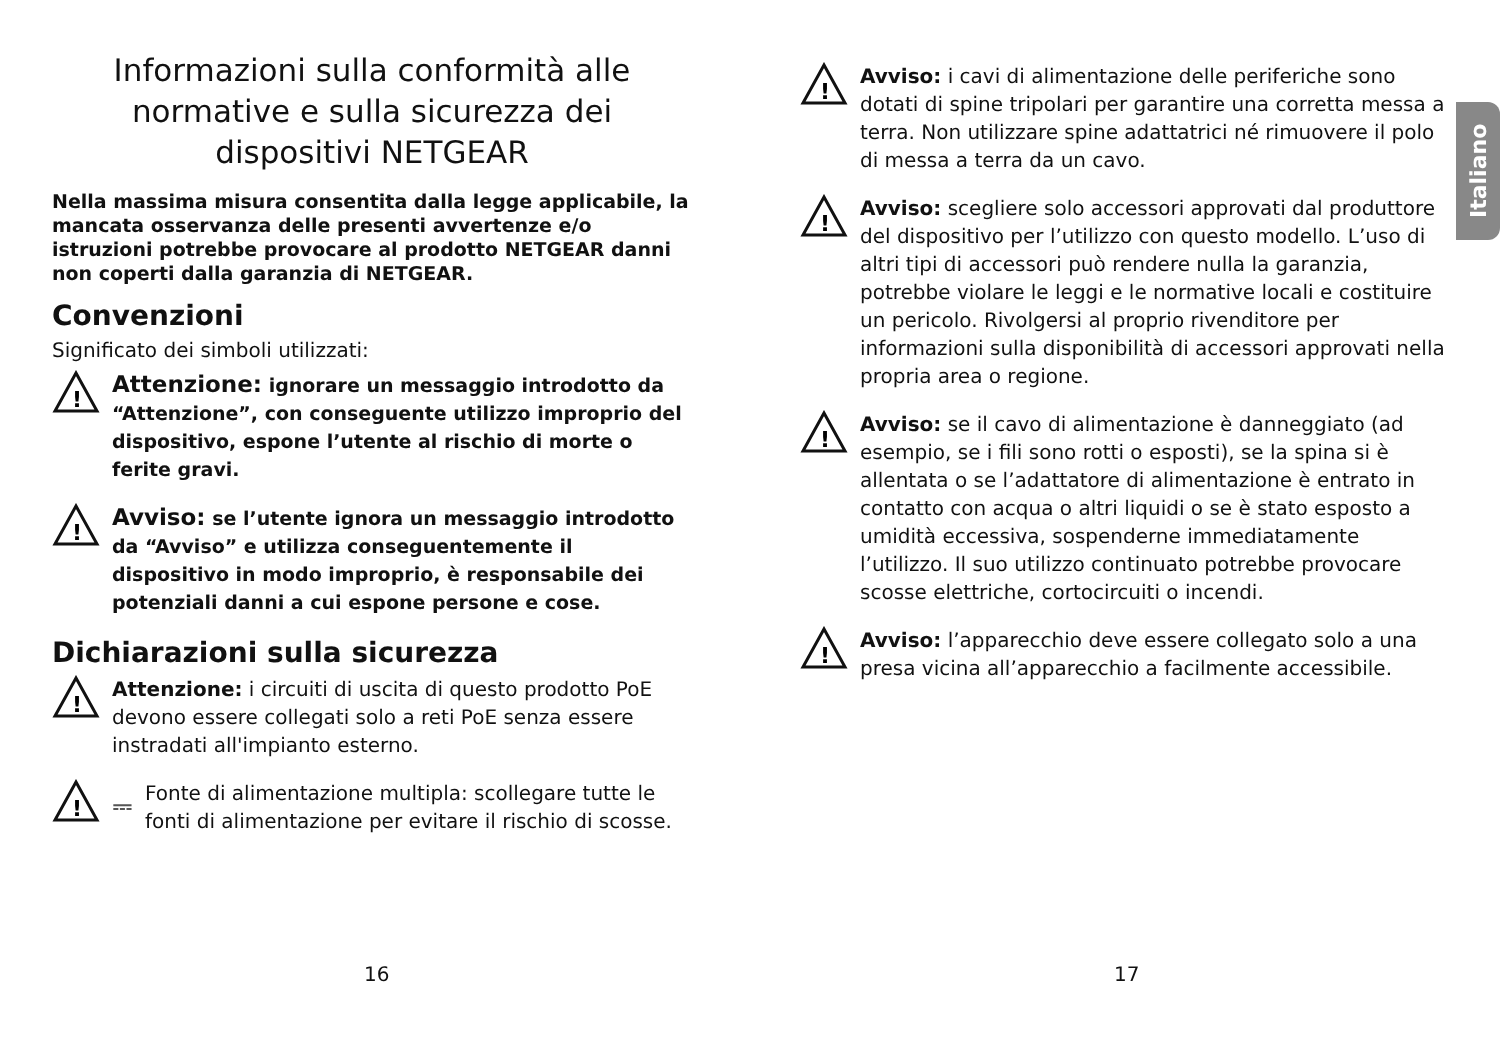Informazioni sulla conformità alle normative e sulla sicurezza dei dispositivi NETGEAR
Nella massima misura consentita dalla legge applicabile, la mancata osservanza delle presenti avvertenze e/o istruzioni potrebbe provocare al prodotto NETGEAR danni non coperti dalla garanzia di NETGEAR.
Convenzioni
Significato dei simboli utilizzati:
!
Attenzione: ignorare un messaggio introdotto da “Attenzione”, con conseguente utilizzo improprio del dispositivo, espone l’utente al rischio di morte o ferite gravi.
!
Avviso: se l’utente ignora un messaggio introdotto da “Avviso” e utilizza conseguentemente il dispositivo in modo improprio, è responsabile dei potenziali danni a cui espone persone e cose.
Dichiarazioni sulla sicurezza
!
Attenzione: i circuiti di uscita di questo prodotto PoE devono essere collegati solo a reti PoE senza essere instradati all'impianto esterno.
!
⎓
Fonte di alimentazione multipla: scollegare tutte le fonti di alimentazione per evitare il rischio di scosse.
16
!
Avviso: i cavi di alimentazione delle periferiche sono dotati di spine tripolari per garantire una corretta messa a terra. Non utilizzare spine adattatrici né rimuovere il polo di messa a terra da un cavo.
!
Avviso: scegliere solo accessori approvati dal produttore del dispositivo per l’utilizzo con questo modello. L’uso di altri tipi di accessori può rendere nulla la garanzia, potrebbe violare le leggi e le normative locali e costituire un pericolo. Rivolgersi al proprio rivenditore per informazioni sulla disponibilità di accessori approvati nella propria area o regione.
!
Avviso: se il cavo di alimentazione è danneggiato (ad esempio, se i fili sono rotti o esposti), se la spina si è allentata o se l’adattatore di alimentazione è entrato in contatto con acqua o altri liquidi o se è stato esposto a umidità eccessiva, sospenderne immediatamente l’utilizzo. Il suo utilizzo continuato potrebbe provocare scosse elettriche, cortocircuiti o incendi.
!
Avviso: l’apparecchio deve essere collegato solo a una presa vicina all’apparecchio a facilmente accessibile.
17
Italiano